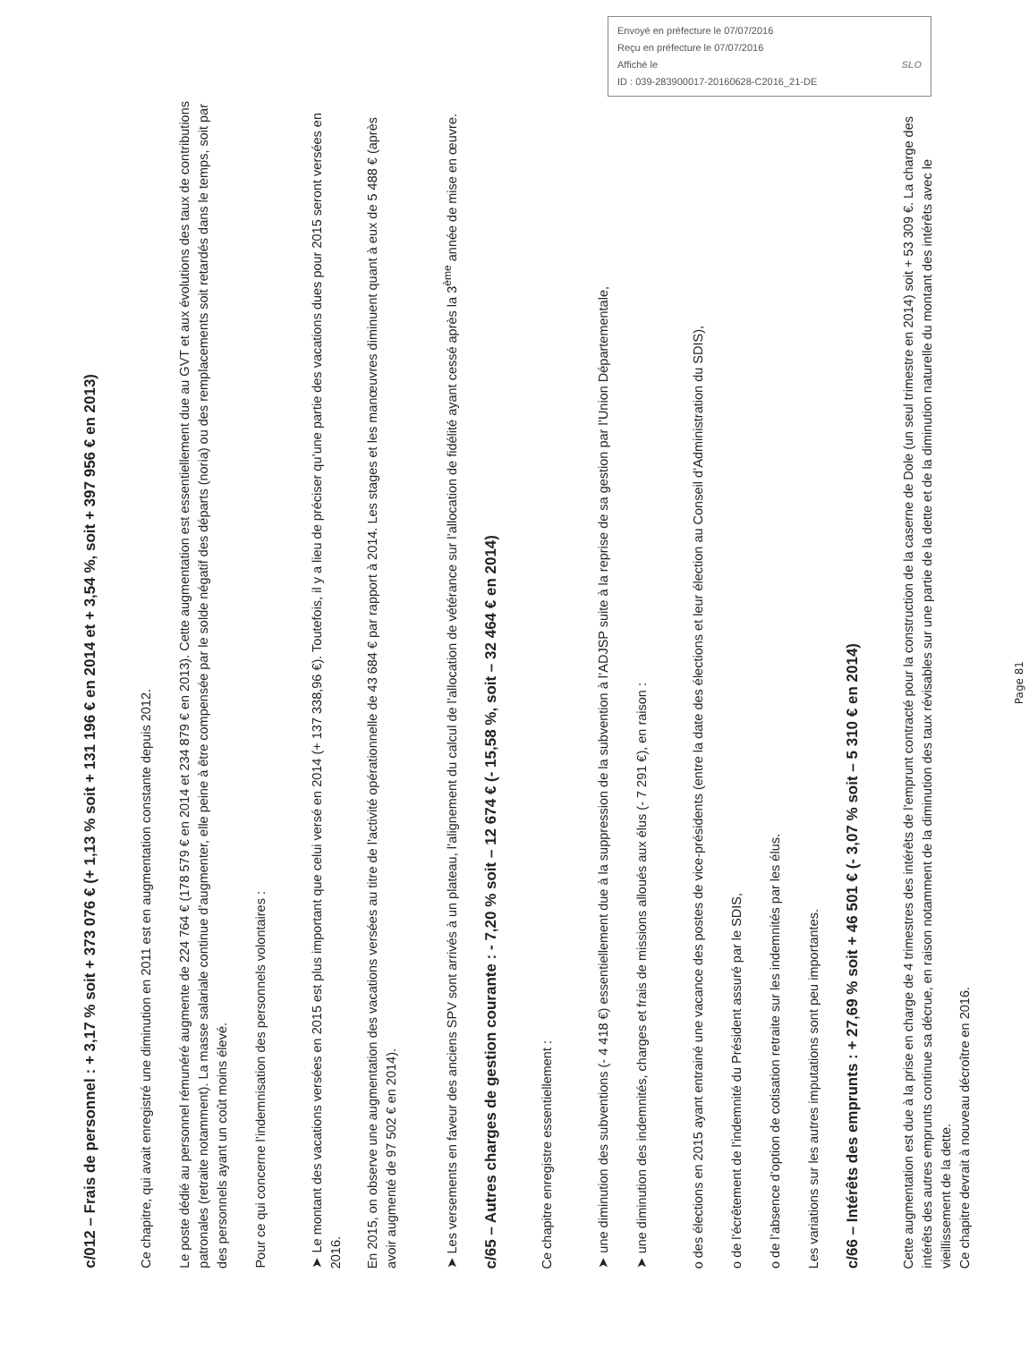Envoyé en préfecture le 07/07/2016
Reçu en préfecture le 07/07/2016
Affiché le SLO
ID : 039-283900017-20160628-C2016_21-DE
c/012 – Frais de personnel : + 3,17 % soit + 373 076 € (+ 1,13 % soit + 131 196 € en 2014 et + 3,54 %, soit + 397 956 € en 2013)
Ce chapitre, qui avait enregistré une diminution en 2011 est en augmentation constante depuis 2012.
Le poste dédié au personnel rémunéré augmente de 224 764 € (178 579 € en 2014 et 234 879 € en 2013). Cette augmentation est essentiellement due au GVT et aux évolutions des taux de contributions patronales (retraite notamment). La masse salariale continue d’augmenter, elle peine à être compensée par le solde négatif des départs (noria) ou des remplacements soit retardés dans le temps, soit par des personnels ayant un coût moins élevé.
Pour ce qui concerne l’indemnisation des personnels volontaires :
➤ Le montant des vacations versées en 2015 est plus important que celui versé en 2014 (+ 137 338,96 €). Toutefois, il y a lieu de préciser qu’une partie des vacations dues pour 2015 seront versées en 2016.
En 2015, on observe une augmentation des vacations versées au titre de l’activité opérationnelle de 43 684 € par rapport à 2014. Les stages et les manœuvres diminuent quant à eux de 5 488 € (après avoir augmenté de 97 502 € en 2014).
➤ Les versements en faveur des anciens SPV sont arrivés à un plateau, l’alignement du calcul de l’allocation de vétérance sur l’allocation de fidélité ayant cessé après la 3<sup>ème</sup> année de mise en œuvre.
c/65 – Autres charges de gestion courante : - 7,20 % soit – 12 674 € (- 15,58 %, soit – 32 464 € en 2014)
Ce chapitre enregistre essentiellement :
➤ une diminution des subventions (- 4 418 €) essentiellement due à la suppression de la subvention à l’ADJSP suite à la reprise de sa gestion par l’Union Départementale,
➤ une diminution des indemnités, charges et frais de missions alloués aux élus (- 7 291 €), en raison :
o des élections en 2015 ayant entrainé une vacance des postes de vice-présidents (entre la date des élections et leur élection au Conseil d’Administration du SDIS),
o de l’écrêtement de l’indemnité du Président assuré par le SDIS,
o de l’absence d’option de cotisation retraite sur les indemnités par les élus.
Les variations sur les autres imputations sont peu importantes.
c/66 – Intérêts des emprunts : + 27,69 % soit + 46 501 € (- 3,07 % soit – 5 310 € en 2014)
Cette augmentation est due à la prise en charge de 4 trimestres des intérêts de l’emprunt contracté pour la construction de la caserne de Dole (un seul trimestre en 2014) soit + 53 309 €. La charge des intérêts des autres emprunts continue sa décrue, en raison notamment de la diminution des taux révisables sur une partie de la dette et de la diminution naturelle du montant des intérêts avec le vieillissement de la dette.
Ce chapitre devrait à nouveau décroître en 2016.
Page 81